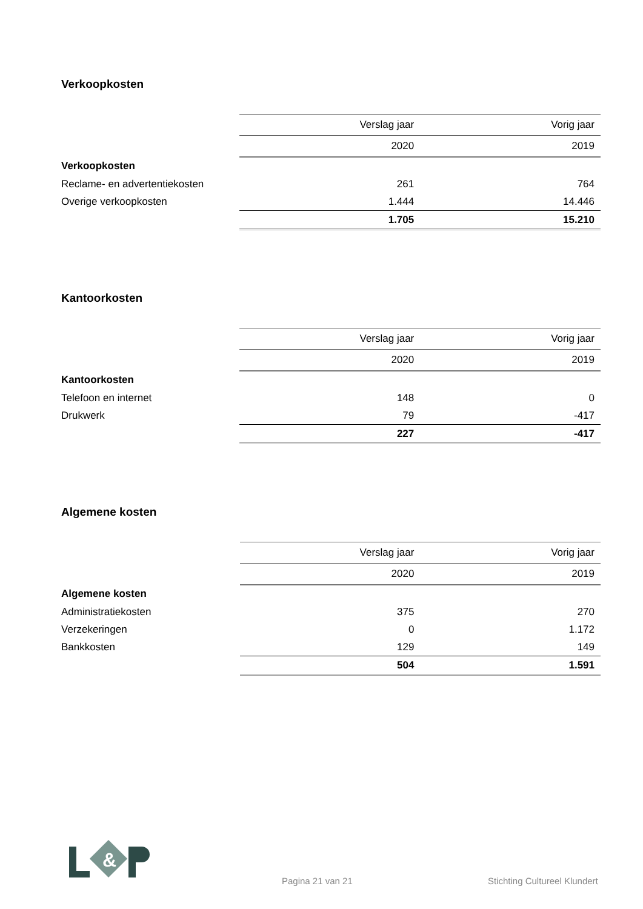Verkoopkosten
| | Verslag jaar | Vorig jaar |
| | 2020 | 2019 |
| Verkoopkosten | | |
| Reclame- en advertentiekosten | 261 | 764 |
| Overige verkoopkosten | 1.444 | 14.446 |
| | 1.705 | 15.210 |
Kantoorkosten
| | Verslag jaar | Vorig jaar |
| | 2020 | 2019 |
| Kantoorkosten | | |
| Telefoon en internet | 148 | 0 |
| Drukwerk | 79 | -417 |
| | 227 | -417 |
Algemene kosten
| | Verslag jaar | Vorig jaar |
| | 2020 | 2019 |
| Algemene kosten | | |
| Administratiekosten | 375 | 270 |
| Verzekeringen | 0 | 1.172 |
| Bankkosten | 129 | 149 |
| | 504 | 1.591 |
&
Pagina 21 van 21 Stichting Cultureel Klundert